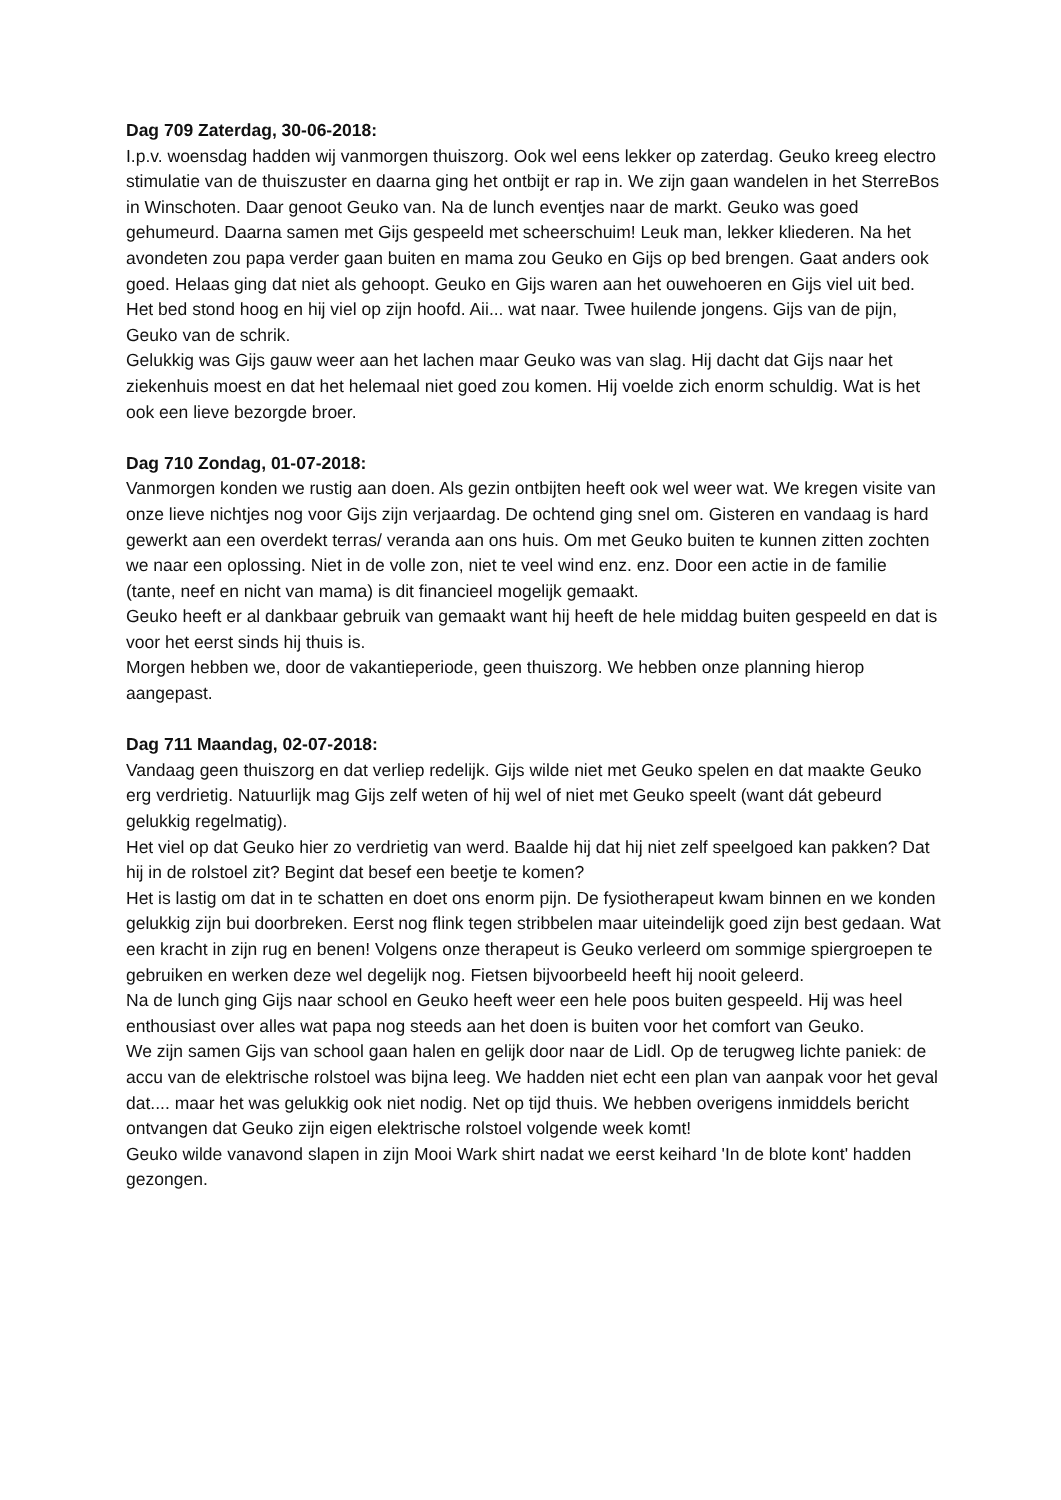Dag 709 Zaterdag, 30-06-2018:
I.p.v. woensdag hadden wij vanmorgen thuiszorg. Ook wel eens lekker op zaterdag. Geuko kreeg electro stimulatie van de thuiszuster en daarna ging het ontbijt er rap in. We zijn gaan wandelen in het SterreBos in Winschoten. Daar genoot Geuko van. Na de lunch eventjes naar de markt. Geuko was goed gehumeurd. Daarna samen met Gijs gespeeld met scheerschuim! Leuk man, lekker kliederen. Na het avondeten zou papa verder gaan buiten en mama zou Geuko en Gijs op bed brengen. Gaat anders ook goed. Helaas ging dat niet als gehoopt. Geuko en Gijs waren aan het ouwehoeren en Gijs viel uit bed. Het bed stond hoog en hij viel op zijn hoofd. Aii... wat naar. Twee huilende jongens. Gijs van de pijn, Geuko van de schrik.
Gelukkig was Gijs gauw weer aan het lachen maar Geuko was van slag. Hij dacht dat Gijs naar het ziekenhuis moest en dat het helemaal niet goed zou komen. Hij voelde zich enorm schuldig. Wat is het ook een lieve bezorgde broer.
Dag 710 Zondag, 01-07-2018:
Vanmorgen konden we rustig aan doen. Als gezin ontbijten heeft ook wel weer wat. We kregen visite van onze lieve nichtjes nog voor Gijs zijn verjaardag. De ochtend ging snel om. Gisteren en vandaag is hard gewerkt aan een overdekt terras/ veranda aan ons huis. Om met Geuko buiten te kunnen zitten zochten we naar een oplossing. Niet in de volle zon, niet te veel wind enz. enz. Door een actie in de familie (tante, neef en nicht van mama) is dit financieel mogelijk gemaakt.
Geuko heeft er al dankbaar gebruik van gemaakt want hij heeft de hele middag buiten gespeeld en dat is voor het eerst sinds hij thuis is.
Morgen hebben we, door de vakantieperiode, geen thuiszorg. We hebben onze planning hierop aangepast.
Dag 711 Maandag, 02-07-2018:
Vandaag geen thuiszorg en dat verliep redelijk. Gijs wilde niet met Geuko spelen en dat maakte Geuko erg verdrietig. Natuurlijk mag Gijs zelf weten of hij wel of niet met Geuko speelt (want dát gebeurd gelukkig regelmatig).
Het viel op dat Geuko hier zo verdrietig van werd. Baalde hij dat hij niet zelf speelgoed kan pakken? Dat hij in de rolstoel zit? Begint dat besef een beetje te komen?
Het is lastig om dat in te schatten en doet ons enorm pijn. De fysiotherapeut kwam binnen en we konden gelukkig zijn bui doorbreken. Eerst nog flink tegen stribbelen maar uiteindelijk goed zijn best gedaan. Wat een kracht in zijn rug en benen! Volgens onze therapeut is Geuko verleerd om sommige spiergroepen te gebruiken en werken deze wel degelijk nog. Fietsen bijvoorbeeld heeft hij nooit geleerd.
Na de lunch ging Gijs naar school en Geuko heeft weer een hele poos buiten gespeeld. Hij was heel enthousiast over alles wat papa nog steeds aan het doen is buiten voor het comfort van Geuko.
We zijn samen Gijs van school gaan halen en gelijk door naar de Lidl. Op de terugweg lichte paniek: de accu van de elektrische rolstoel was bijna leeg. We hadden niet echt een plan van aanpak voor het geval dat.... maar het was gelukkig ook niet nodig. Net op tijd thuis. We hebben overigens inmiddels bericht ontvangen dat Geuko zijn eigen elektrische rolstoel volgende week komt!
Geuko wilde vanavond slapen in zijn Mooi Wark shirt nadat we eerst keihard 'In de blote kont' hadden gezongen.